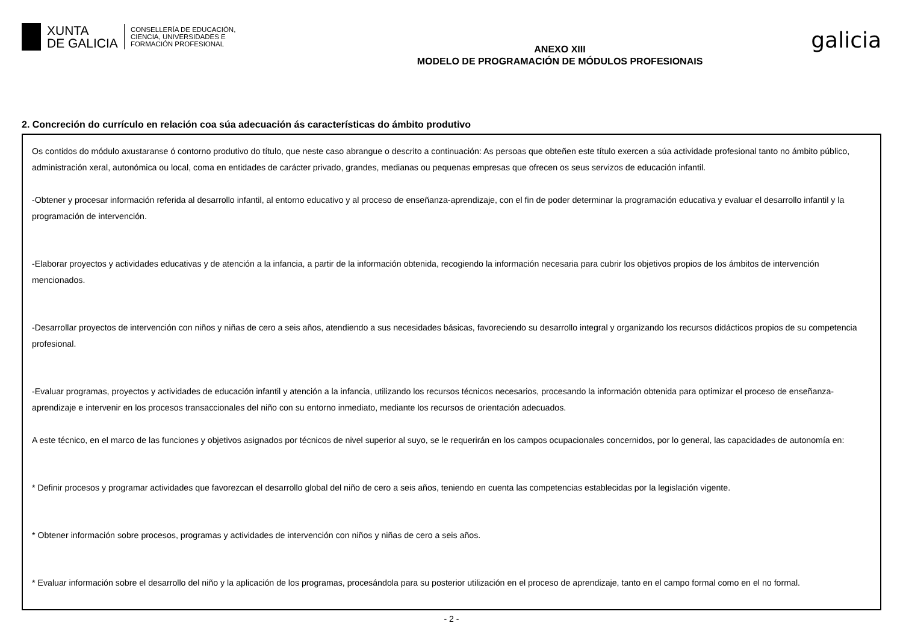XUNTA
DE GALICIA
CONSELLERÍA DE EDUCACIÓN,
CIENCIA, UNIVERSIDADES E
FORMACIÓN PROFESIONAL
ANEXO XIII
MODELO DE PROGRAMACIÓN DE MÓDULOS PROFESIONAIS
galicia
2. Concreción do currículo en relación coa súa adecuación ás características do ámbito produtivo
Os contidos do módulo axustaranse ó contorno produtivo do título, que neste caso abrangue o descrito a continuación: As persoas que obteñen este título exercen a súa actividade profesional tanto no ámbito público, administración xeral, autonómica ou local, coma en entidades de carácter privado, grandes, medianas ou pequenas empresas que ofrecen os seus servizos de educación infantil.
-Obtener y procesar información referida al desarrollo infantil, al entorno educativo y al proceso de enseñanza-aprendizaje, con el fin de poder determinar la programación educativa y evaluar el desarrollo infantil y la programación de intervención.
-Elaborar proyectos y actividades educativas y de atención a la infancia, a partir de la información obtenida, recogiendo la información necesaria para cubrir los objetivos propios de los ámbitos de intervención mencionados.
-Desarrollar proyectos de intervención con niños y niñas de cero a seis años, atendiendo a sus necesidades básicas, favoreciendo su desarrollo integral y organizando los recursos didácticos propios de su competencia profesional.
-Evaluar programas, proyectos y actividades de educación infantil y atención a la infancia, utilizando los recursos técnicos necesarios, procesando la información obtenida para optimizar el proceso de enseñanza-aprendizaje e intervenir en los procesos transaccionales del niño con su entorno inmediato, mediante los recursos de orientación adecuados.
A este técnico, en el marco de las funciones y objetivos asignados por técnicos de nivel superior al suyo, se le requerirán en los campos ocupacionales concernidos, por lo general, las capacidades de autonomía en:
* Definir procesos y programar actividades que favorezcan el desarrollo global del niño de cero a seis años, teniendo en cuenta las competencias establecidas por la legislación vigente.
* Obtener información sobre procesos, programas y actividades de intervención con niños y niñas de cero a seis años.
* Evaluar información sobre el desarrollo del niño y la aplicación de los programas, procesándola para su posterior utilización en el proceso de aprendizaje, tanto en el campo formal como en el no formal.
- 2 -